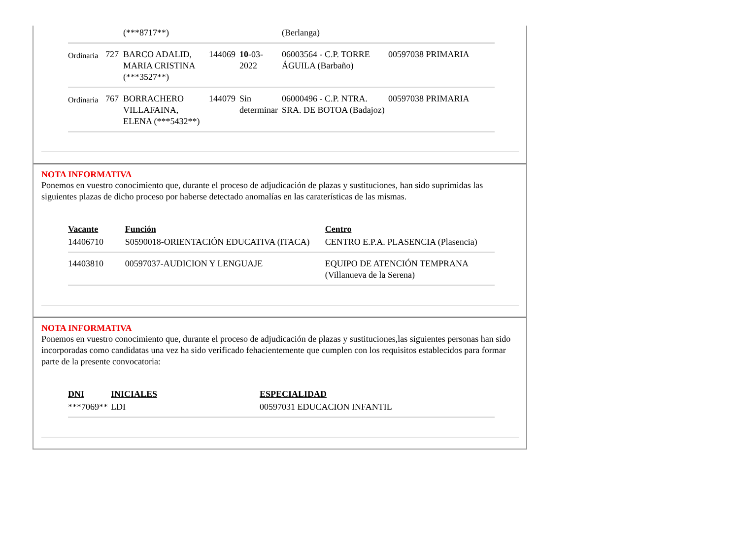| | | (***8717**) | | | (Berlanga) | |
| Ordinaria | 727 | BARCO ADALID, MARIA CRISTINA (***3527**) | 144069 | 10 -03-2022 | 06003564 - C.P. TORRE ÁGUILA (Barbaño) | 00597038 PRIMARIA |
| Ordinaria | 767 | BORRACHERO VILLAFAINA, ELENA (***5432**) | 144079 | Sin determinar | 06000496 - C.P. NTRA. SRA. DE BOTOA (Badajoz) | 00597038 PRIMARIA |
NOTA INFORMATIVA
Ponemos en vuestro conocimiento que, durante el proceso de adjudicación de plazas y sustituciones, han sido suprimidas las siguientes plazas de dicho proceso por haberse detectado anomalías en las caraterísticas de las mismas.
| Vacante | Función | Centro |
| --- | --- | --- |
| 14406710 | S0590018-ORIENTACIÓN EDUCATIVA (ITACA) | CENTRO E.P.A. PLASENCIA (Plasencia) |
| 14403810 | 00597037-AUDICION Y LENGUAJE | EQUIPO DE ATENCIÓN TEMPRANA (Villanueva de la Serena) |
NOTA INFORMATIVA
Ponemos en vuestro conocimiento que, durante el proceso de adjudicación de plazas y sustituciones,las siguientes personas han sido incorporadas como candidatas una vez ha sido verificado fehacientemente que cumplen con los requisitos establecidos para formar parte de la presente convocatoria:
| DNI | INICIALES | ESPECIALIDAD |
| --- | --- | --- |
| ***7069** | LDI | 00597031 EDUCACION INFANTIL |